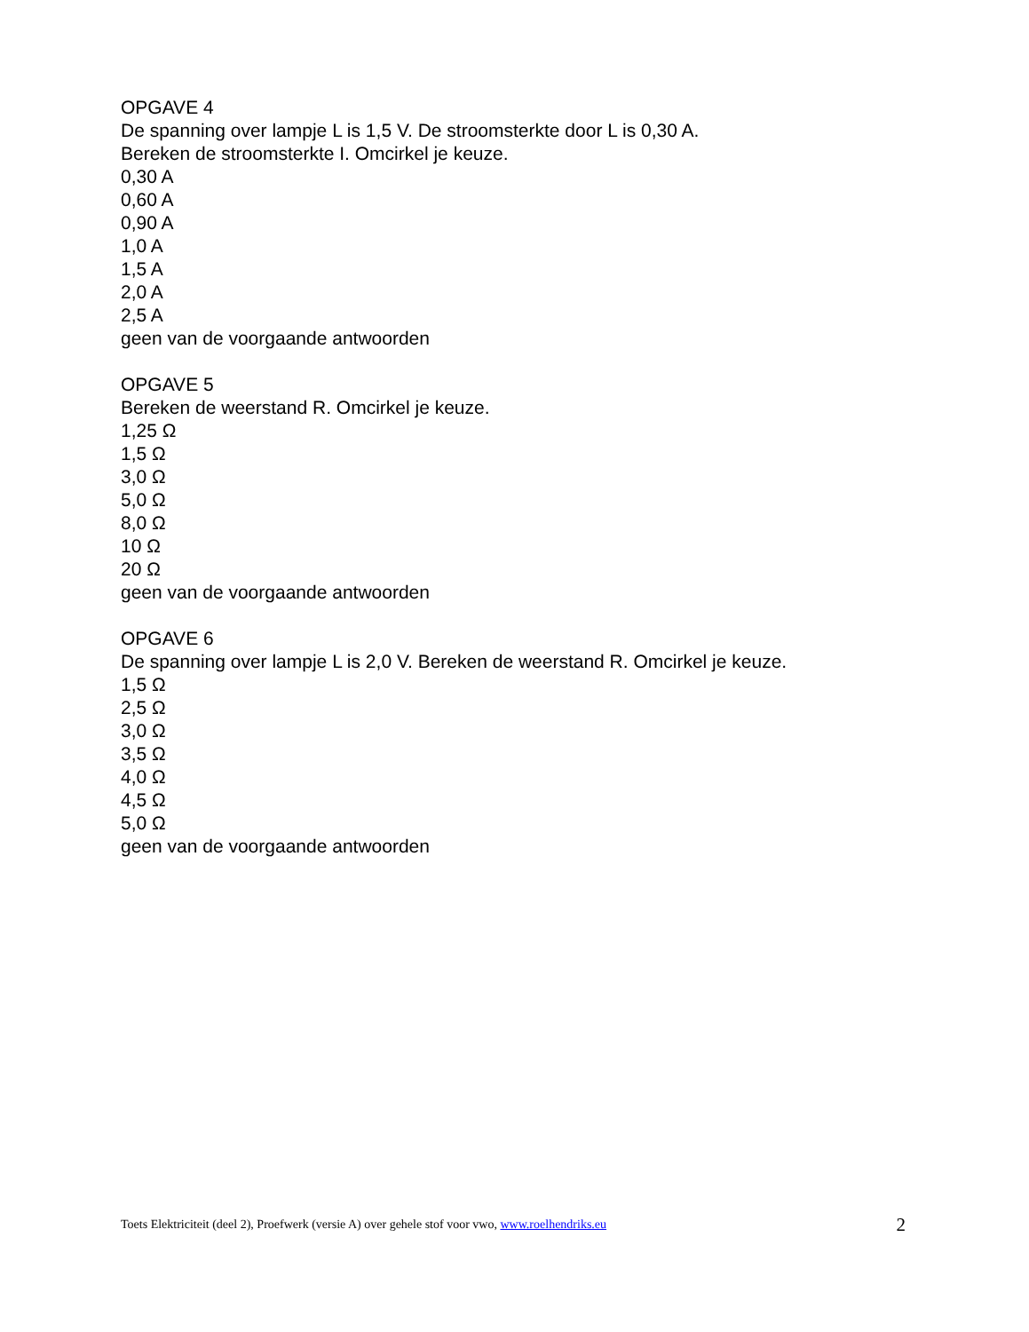OPGAVE 4
De spanning over lampje L is 1,5 V. De stroomsterkte door L is 0,30 A.
Bereken de stroomsterkte I. Omcirkel je keuze.
0,30 A
0,60 A
0,90 A
1,0 A
1,5 A
2,0 A
2,5 A
geen van de voorgaande antwoorden
OPGAVE 5
Bereken de weerstand R. Omcirkel je keuze.
1,25 Ω
1,5 Ω
3,0 Ω
5,0 Ω
8,0 Ω
10 Ω
20 Ω
geen van de voorgaande antwoorden
OPGAVE 6
De spanning over lampje L is 2,0 V. Bereken de weerstand R. Omcirkel je keuze.
1,5 Ω
2,5 Ω
3,0 Ω
3,5 Ω
4,0 Ω
4,5 Ω
5,0 Ω
geen van de voorgaande antwoorden
Toets Elektriciteit (deel 2), Proefwerk (versie A) over gehele stof voor vwo, www.roelhendriks.eu 2